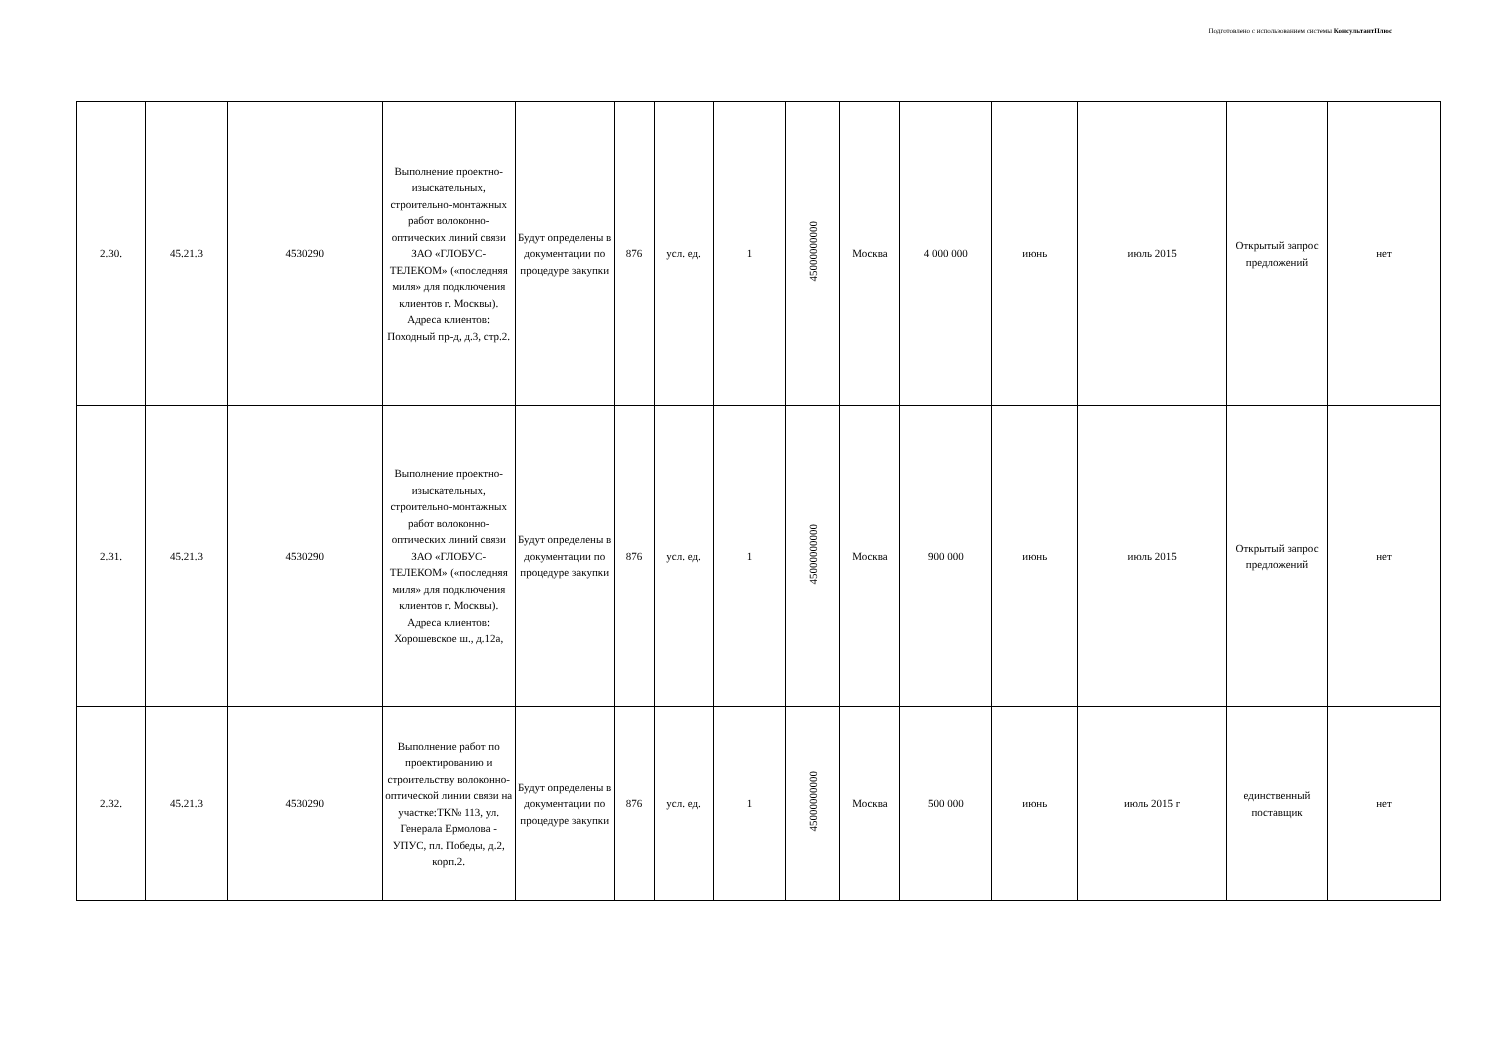Подготовлено с использованием системы КонсультантПлюс
| 2.30. | 45.21.3 | 4530290 | Выполнение проектно-изыскательных, строительно-монтажных работ волоконно-оптических линий связи ЗАО «ГЛОБУС-ТЕЛЕКОМ» («последняя миля» для подключения клиентов г. Москвы). Адреса клиентов: Походный пр-д, д.3, стр.2. | Будут определены в документации по процедуре закупки | 876 | усл. ед. | 1 | 45000000000 | Москва | 4 000 000 | июнь | июль 2015 | Открытый запрос предложений | нет |
| 2.31. | 45.21.3 | 4530290 | Выполнение проектно-изыскательных, строительно-монтажных работ волоконно-оптических линий связи ЗАО «ГЛОБУС-ТЕЛЕКОМ» («последняя миля» для подключения клиентов г. Москвы). Адреса клиентов: Хорошевское ш., д.12а, | Будут определены в документации по процедуре закупки | 876 | усл. ед. | 1 | 45000000000 | Москва | 900 000 | июнь | июль 2015 | Открытый запрос предложений | нет |
| 2.32. | 45.21.3 | 4530290 | Выполнение работ по проектированию и строительству волоконно-оптической линии связи на участке:ТК№ 113, ул. Генерала Ермолова - УПУС, пл. Победы, д.2, корп.2. | Будут определены в документации по процедуре закупки | 876 | усл. ед. | 1 | 45000000000 | Москва | 500 000 | июнь | июль 2015 г | единственный поставщик | нет |